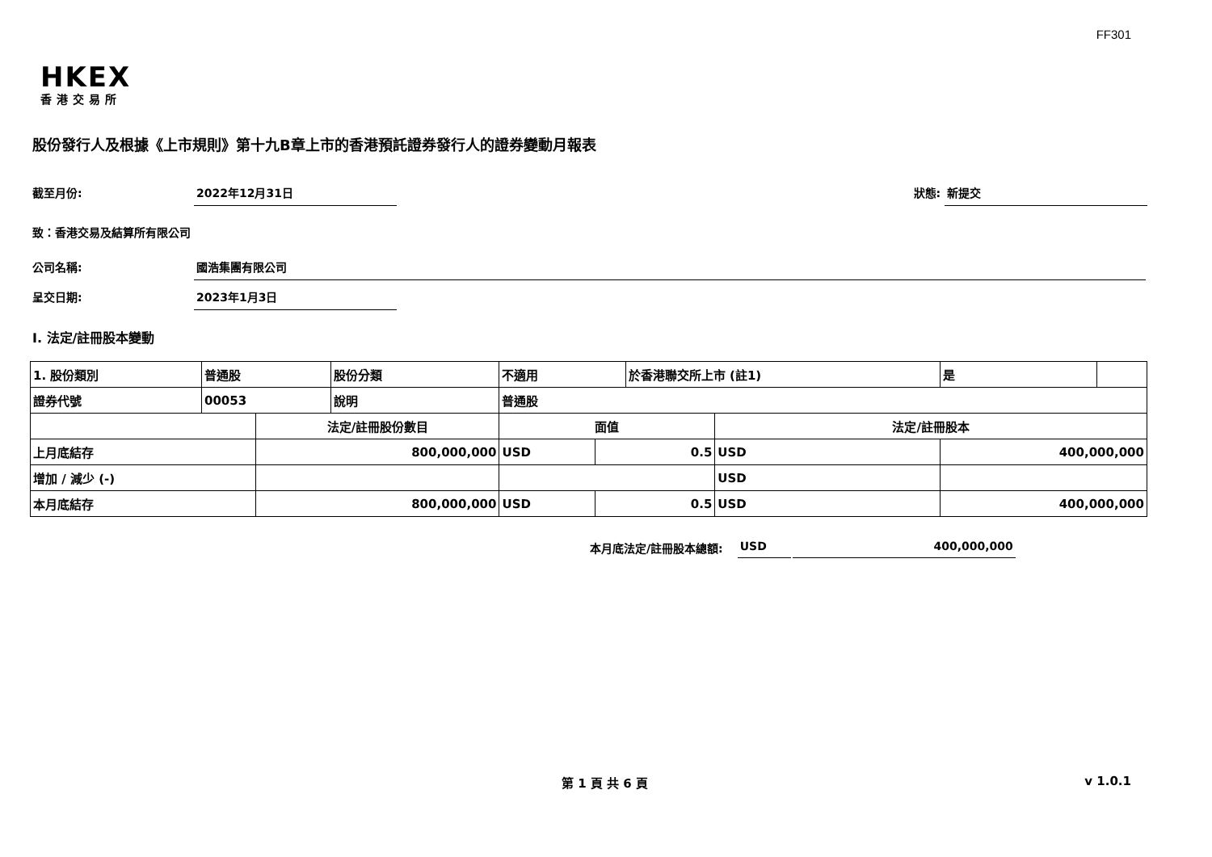FF301
HKEX
香港交易所
股份發行人及根據《上市規則》第十九B章上市的香港預託證券發行人的證券變動月報表
截至月份: 2022年12月31日 狀態: 新提交
致：香港交易及結算所有限公司
公司名稱: 國浩集團有限公司
呈交日期: 2023年1月3日
I. 法定/註冊股本變動
| 1. 股份類別 | 普通股 | | 股份分類 | 不適用 | | 於香港聯交所上市 (註1) | | 是 | |
| 證券代號 | 00053 | | 說明 | 普通股 | | | | | |
| | | 法定/註冊股份數目 | | 面值 | | | 法定/註冊股本 | | |
| 上月底結存 | | 800,000,000 | | USD | 0.5 | | USD | 400,000,000 | |
| 增加 / 減少 (-) | | | | | | | USD | | |
| 本月底結存 | | 800,000,000 | | USD | 0.5 | | USD | 400,000,000 | |
本月底法定/註冊股本總額: USD 400,000,000
第 1 頁 共 6 頁 v 1.0.1